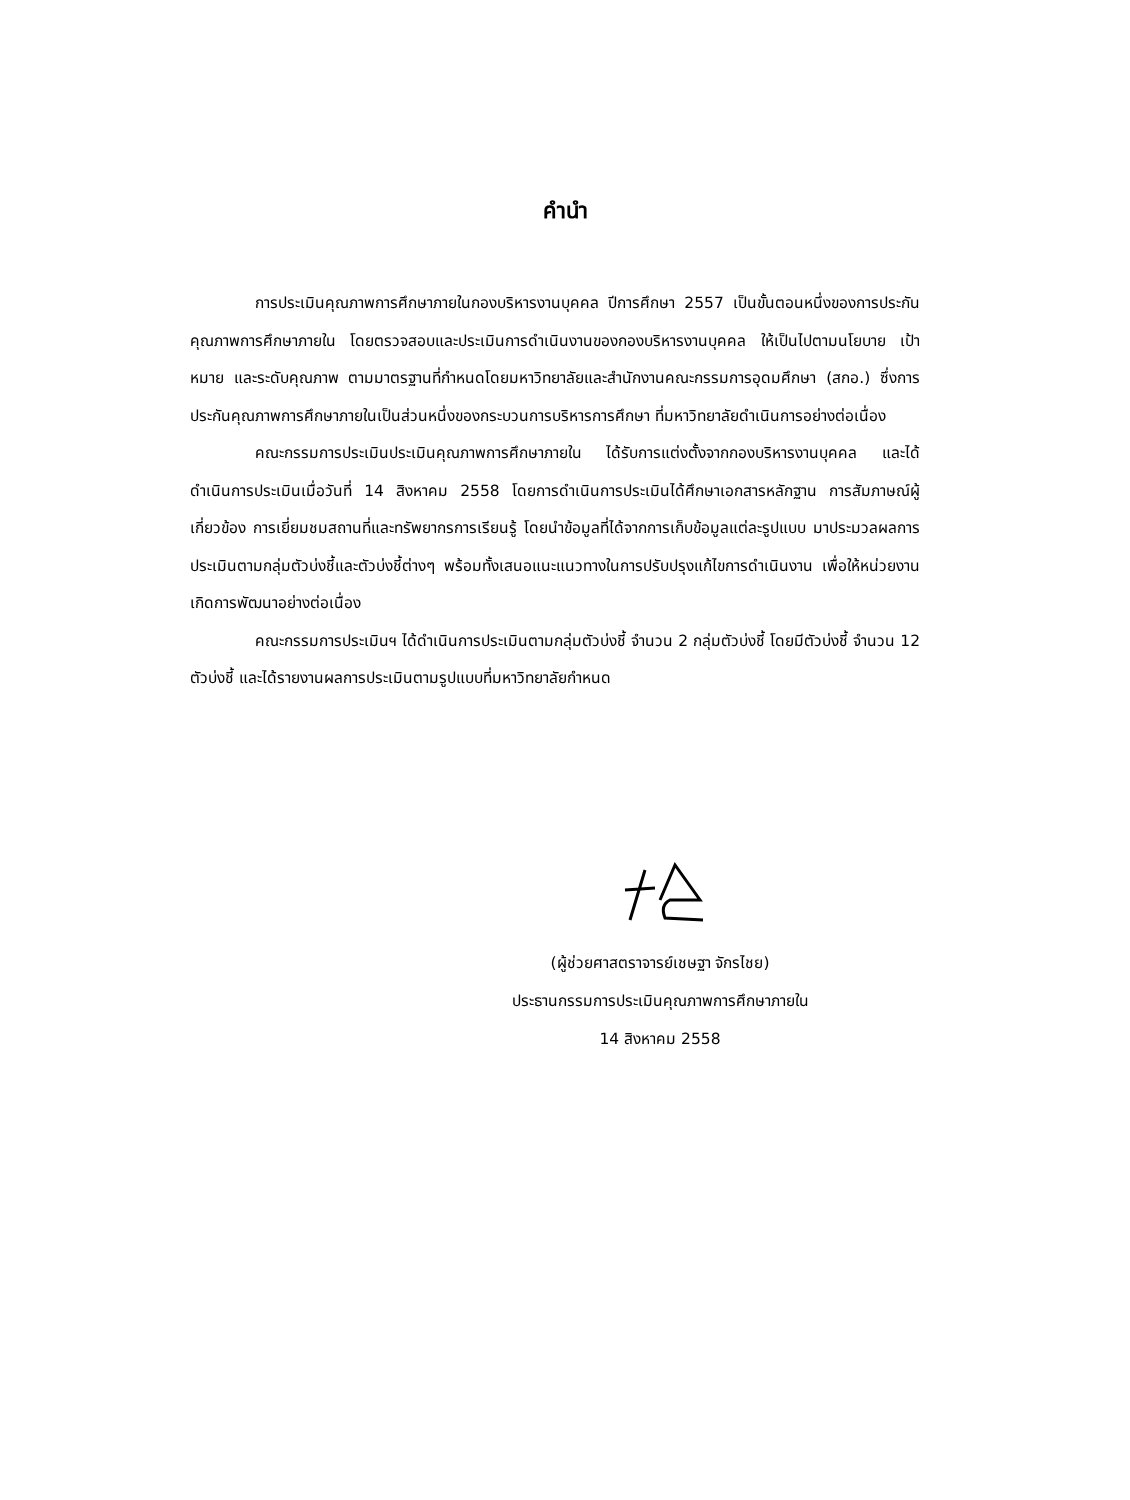คำนำ
การประเมินคุณภาพการศึกษาภายในกองบริหารงานบุคคล ปีการศึกษา 2557 เป็นขั้นตอนหนึ่งของการประกันคุณภาพการศึกษาภายใน โดยตรวจสอบและประเมินการดำเนินงานของกองบริหารงานบุคคล ให้เป็นไปตามนโยบาย เป้าหมาย และระดับคุณภาพ ตามมาตรฐานที่กำหนดโดยมหาวิทยาลัยและสำนักงานคณะกรรมการอุดมศึกษา (สกอ.) ซึ่งการประกันคุณภาพการศึกษาภายในเป็นส่วนหนึ่งของกระบวนการบริหารการศึกษา ที่มหาวิทยาลัยดำเนินการอย่างต่อเนื่อง
คณะกรรมการประเมินประเมินคุณภาพการศึกษาภายใน ได้รับการแต่งตั้งจากกองบริหารงานบุคคล และได้ดำเนินการประเมินเมื่อวันที่ 14 สิงหาคม 2558 โดยการดำเนินการประเมินได้ศึกษาเอกสารหลักฐาน การสัมภาษณ์ผู้เกี่ยวข้อง การเยี่ยมชมสถานที่และทรัพยากรการเรียนรู้ โดยนำข้อมูลที่ได้จากการเก็บข้อมูลแต่ละรูปแบบ มาประมวลผลการประเมินตามกลุ่มตัวบ่งชี้และตัวบ่งชี้ต่างๆ พร้อมทั้งเสนอแนะแนวทางในการปรับปรุงแก้ไขการดำเนินงาน เพื่อให้หน่วยงานเกิดการพัฒนาอย่างต่อเนื่อง
คณะกรรมการประเมินฯ ได้ดำเนินการประเมินตามกลุ่มตัวบ่งชี้ จำนวน 2 กลุ่มตัวบ่งชี้ โดยมีตัวบ่งชี้ จำนวน 12 ตัวบ่งชี้ และได้รายงานผลการประเมินตามรูปแบบที่มหาวิทยาลัยกำหนด
(ผู้ช่วยศาสตราจารย์เชษฐา จักรไชย)
ประธานกรรมการประเมินคุณภาพการศึกษาภายใน
14 สิงหาคม 2558